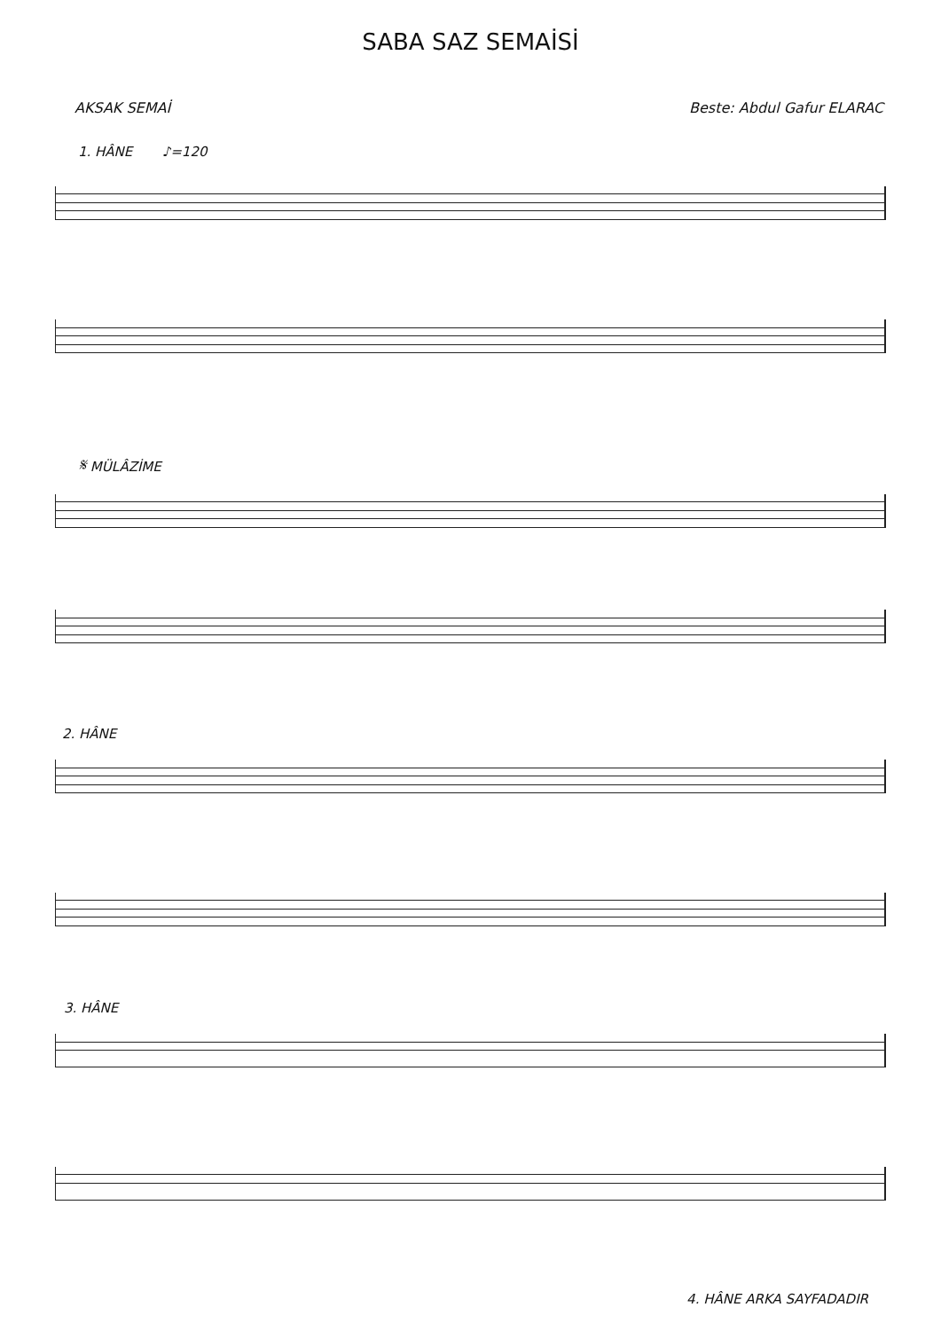SABA SAZ SEMAİSİ
AKSAK SEMAİ Beste: Abdul Gafur ELARAC
1. HÂNE ♪=120
𝄋 MÜLÂZİME
2. HÂNE
3. HÂNE
4. HÂNE ARKA SAYFADADIR